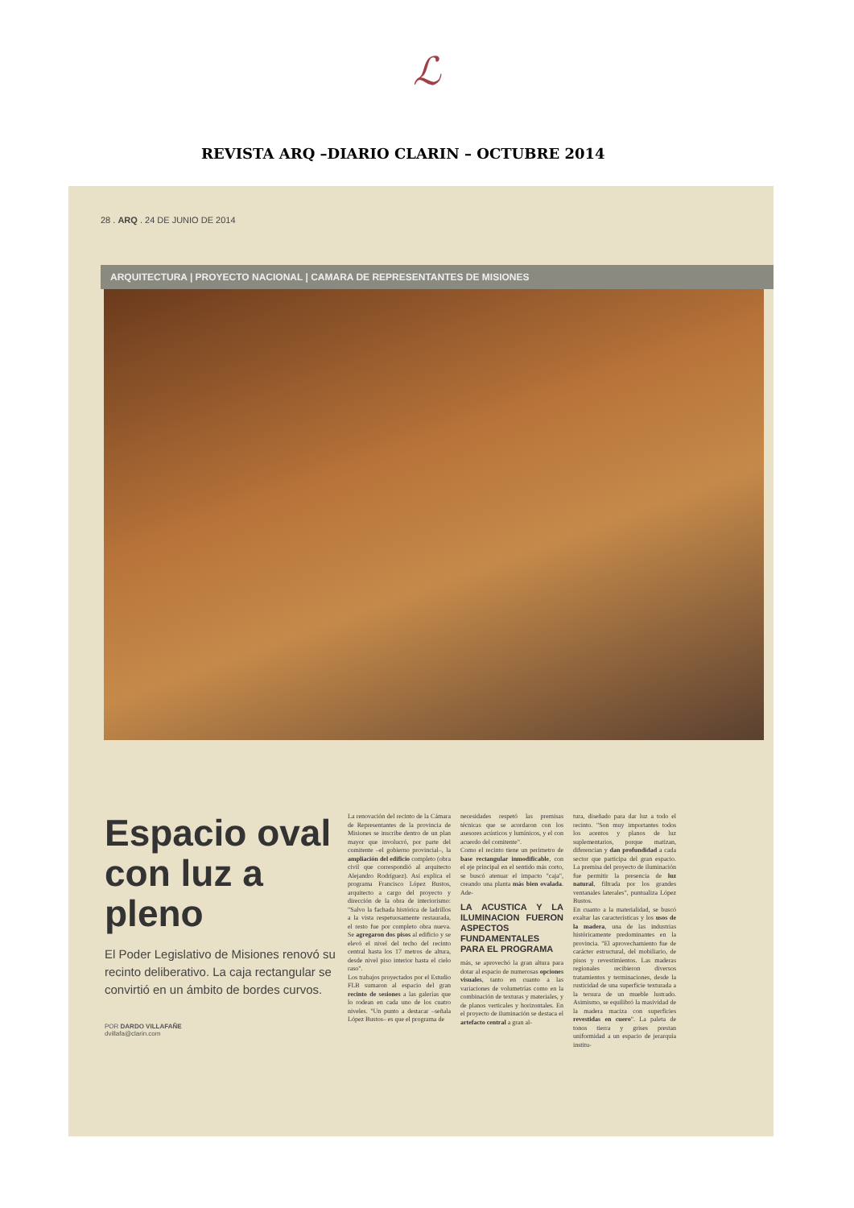ℒ
REVISTA ARQ –DIARIO CLARIN – OCTUBRE 2014
28 . ARQ . 24 DE JUNIO DE 2014
ARQUITECTURA | PROYECTO NACIONAL | CAMARA DE REPRESENTANTES DE MISIONES
Espacio oval con luz a pleno
El Poder Legislativo de Misiones renovó su recinto deliberativo. La caja rectangular se convirtió en un ámbito de bordes curvos.
POR DARDO VILLAFAÑE
dvillafa@clarin.com
La renovación del recinto de la Cámara de Representantes de la provincia de Misiones se inscribe dentro de un plan mayor que involucró, por parte del comitente –el gobierno provincial–, la ampliación del edificio completo (obra civil que correspondió al arquitecto Alejandro Rodríguez). Así explica el programa Francisco López Bustos, arquitecto a cargo del proyecto y dirección de la obra de interiorismo: "Salvo la fachada histórica de ladrillos a la vista respetuosamente restaurada, el resto fue por completo obra nueva. Se agregaron dos pisos al edificio y se elevó el nivel del techo del recinto central hasta los 17 metros de altura, desde nivel piso interior hasta el cielo raso".
Los trabajos proyectados por el Estudio FLB sumaron al espacio del gran recinto de sesiones a las galerías que lo rodean en cada uno de los cuatro niveles. "Un punto a destacar –señala López Bustos– es que el programa de
necesidades respetó las premisas técnicas que se acordaron con los asesores acústicos y lumínicos, y el con acuerdo del comitente".
Como el recinto tiene un perímetro de base rectangular inmodificable, con el eje principal en el sentido más corto, se buscó atenuar el impacto "caja", creando una planta más bien ovalada. Ade-
LA ACUSTICA Y LA ILUMINACION FUERON ASPECTOS FUNDAMENTALES PARA EL PROGRAMA
más, se aprovechó la gran altura para dotar al espacio de numerosas opciones visuales, tanto en cuanto a las variaciones de volumetrías como en la combinación de texturas y materiales, y de planos verticales y horizontales. En el proyecto de iluminación se destaca el artefacto central a gran al-
tura, diseñado para dar luz a todo el recinto. "Son muy importantes todos los acentos y planos de luz suplementarios, porque matizan, diferencian y dan profundidad a cada sector que participa del gran espacio. La premisa del proyecto de iluminación fue permitir la presencia de luz natural, filtrada por los grandes ventanales laterales", puntualiza López Bustos.
En cuanto a la materialidad, se buscó exaltar las características y los usos de la madera, una de las industrias históricamente predominantes en la provincia. "El aprovechamiento fue de carácter estructural, del mobiliario, de pisos y revestimientos. Las maderas regionales recibieron diversos tratamientos y terminaciones, desde la rusticidad de una superficie texturada a la tersura de un mueble lustrado. Asimismo, se equilibró la masividad de la madera maciza con superficies revestidas en cuero". La paleta de tonos tierra y grises prestan uniformidad a un espacio de jerarquía institu-